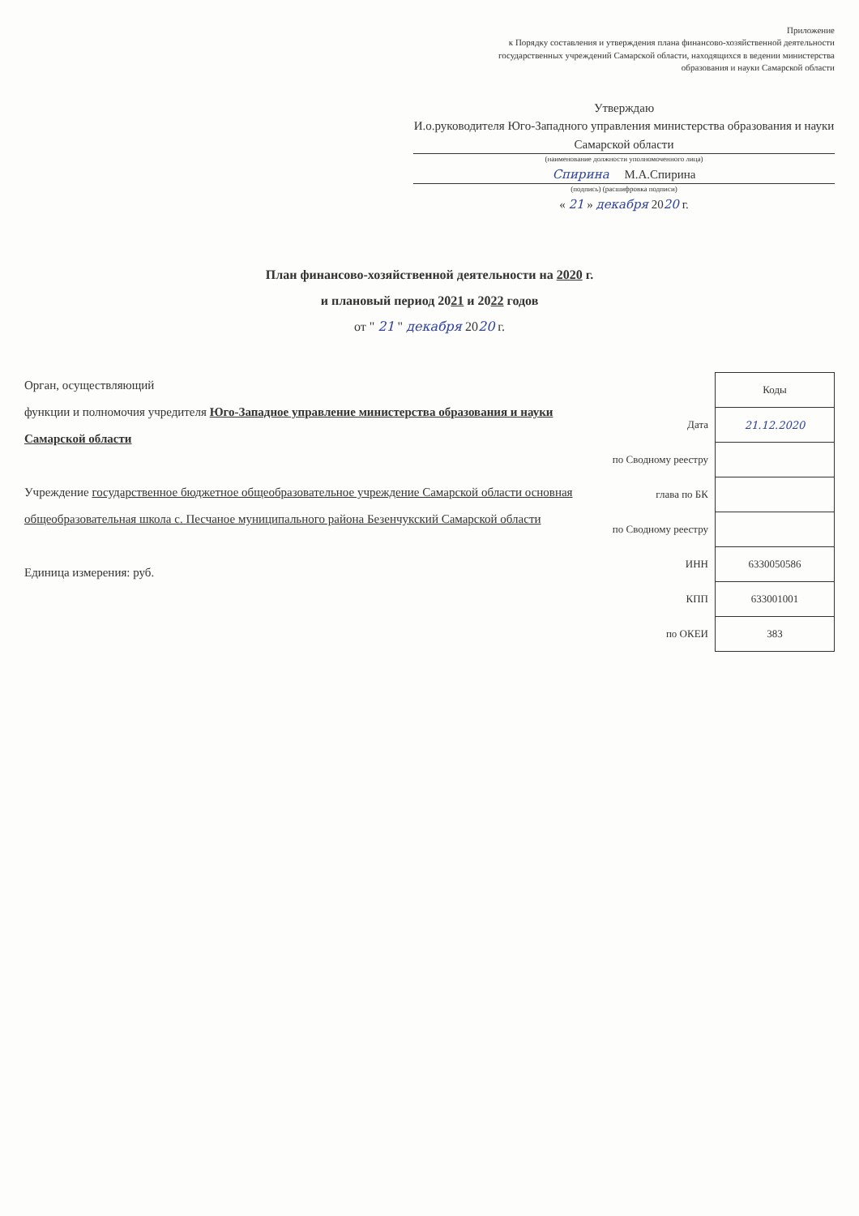Приложение
к Порядку составления и утверждения плана финансово-хозяйственной деятельности государственных учреждений Самарской области, находящихся в ведении министерства образования и науки Самарской области
Утверждаю
И.о.руководителя Юго-Западного управления министерства образования и науки Самарской области
(наименование должности уполномоченного лица)
Спирина М.А.Спирина
(подпись) (расшифровка подписи)
« 21 » декабря 2020 г.
План финансово-хозяйственной деятельности на 2020 г.
и плановый период 2021 и 2022 годов
от " 21 " декабря 2020 г.
Орган, осуществляющий
функции и полномочия учредителя Юго-Западное управление министерства образования и науки Самарской области
Учреждение государственное бюджетное общеобразовательное учреждение Самарской области основная общеобразовательная школа с. Песчаное муниципального района Безенчукский Самарской области
Единица измерения: руб.
| | Коды |
| Дата | 21.12.2020 |
| по Сводному реестру | |
| глава по БК | |
| по Сводному реестру | |
| ИНН | 6330050586 |
| КПП | 633001001 |
| по ОКЕИ | 383 |